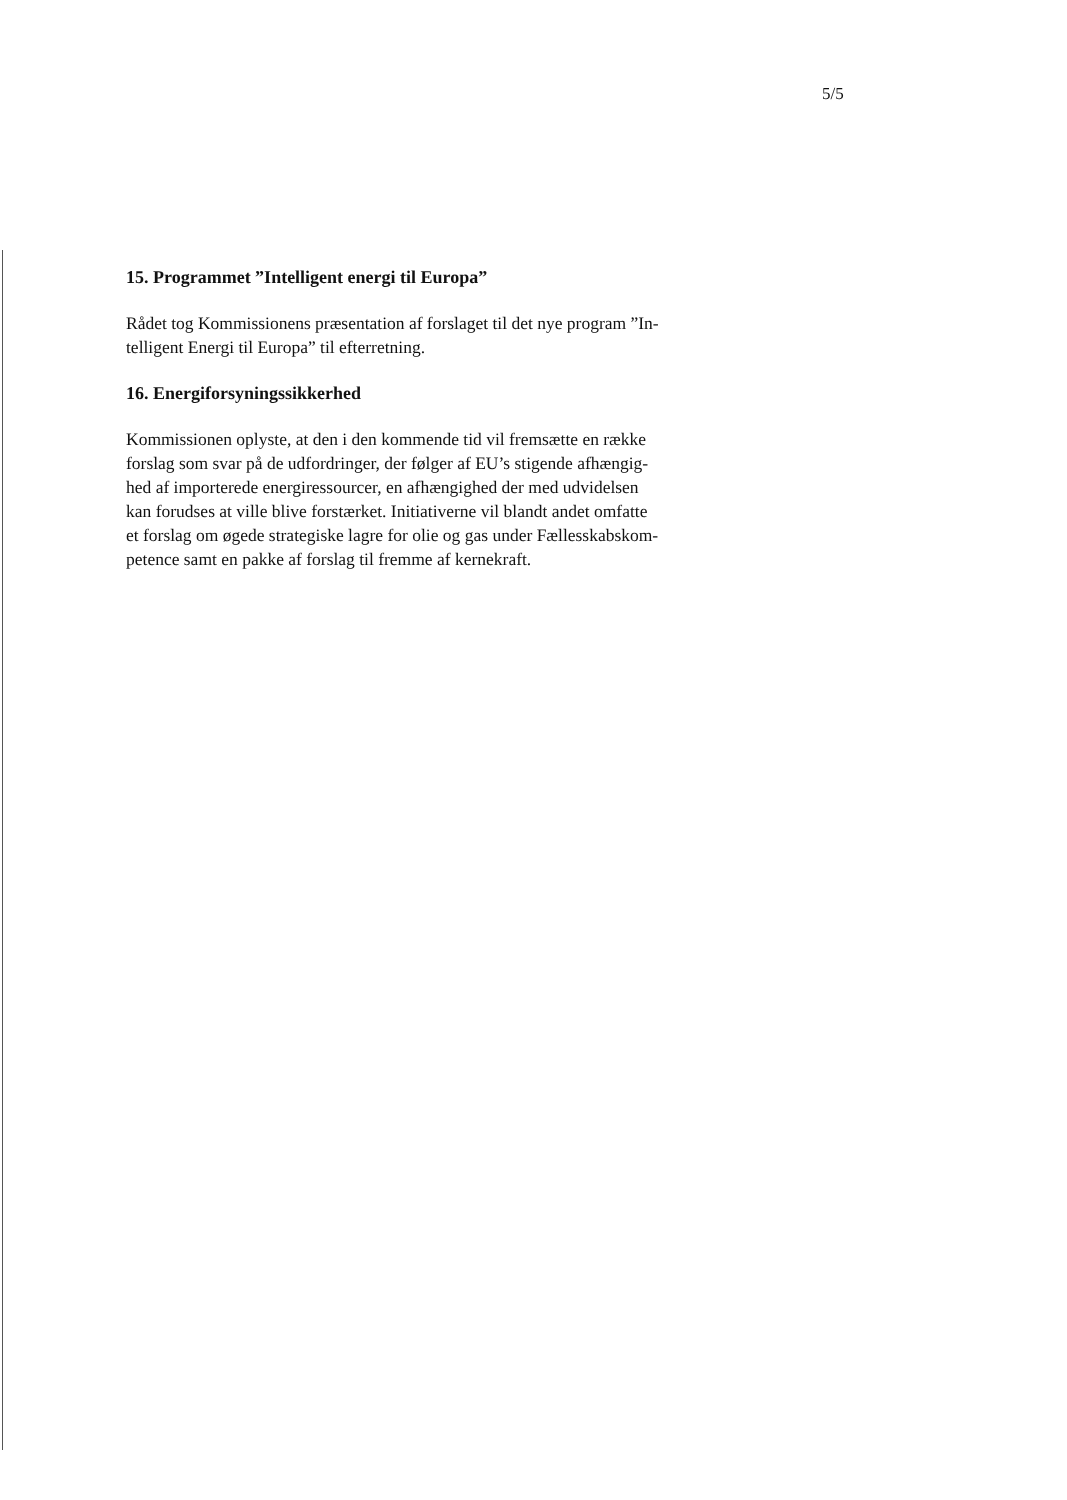5/5
15. Programmet ”Intelligent energi til Europa”
Rådet tog Kommissionens præsentation af forslaget til det nye program ”In-
telligent Energi til Europa” til efterretning.
16. Energiforsyningssikkerhed
Kommissionen oplyste, at den i den kommende tid vil fremsætte en række
forslag som svar på de udfordringer, der følger af EU’s stigende afhængig-
hed af importerede energiressourcer, en afhængighed der med udvidelsen
kan forudses at ville blive forstærket. Initiativerne vil blandt andet omfatte
et forslag om øgede strategiske lagre for olie og gas under Fællesskabskom-
petence samt en pakke af forslag til fremme af kernekraft.